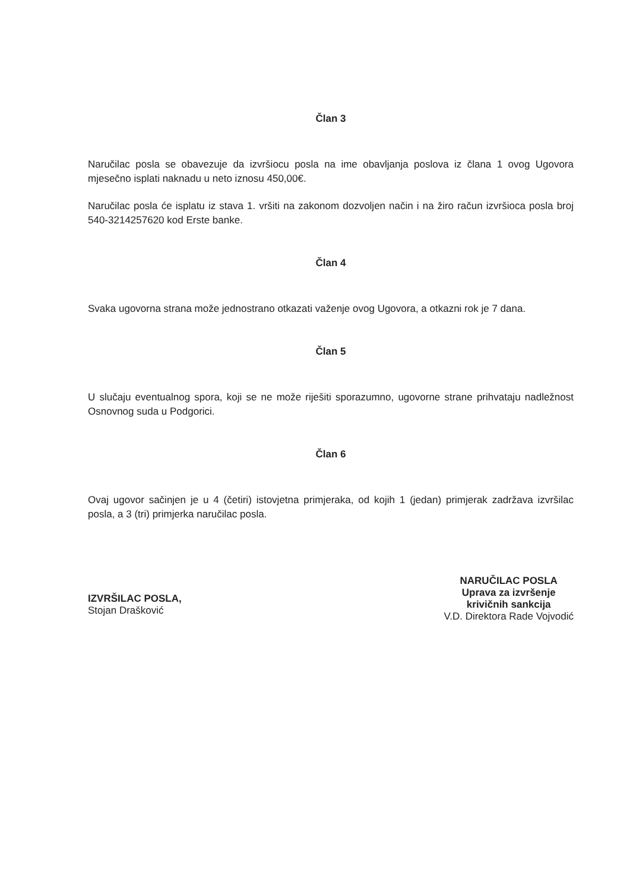Član 3
Naručilac posla se obavezuje da izvršiocu posla na ime obavljanja poslova iz člana 1 ovog Ugovora mjesečno isplati naknadu u neto iznosu 450,00€.
Naručilac posla će isplatu iz stava 1. vršiti na zakonom dozvoljen način i na žiro račun izvršioca posla broj 540-3214257620 kod Erste banke.
Član 4
Svaka ugovorna strana može jednostrano otkazati važenje ovog Ugovora, a otkazni rok je 7 dana.
Član 5
U slučaju eventualnog spora, koji se ne može riješiti sporazumno, ugovorne strane prihvataju nadležnost Osnovnog suda u Podgorici.
Član 6
Ovaj ugovor sačinjen je u 4 (četiri) istovjetna primjeraka, od kojih 1 (jedan) primjerak zadržava izvršilac posla, a 3 (tri) primjerka naručilac posla.
IZVRŠILAC POSLA,
Stojan Drašković
NARUČILAC POSLA
Uprava za izvršenje
krivičnih sankcija
V.D. Direktora Rade Vojvodić